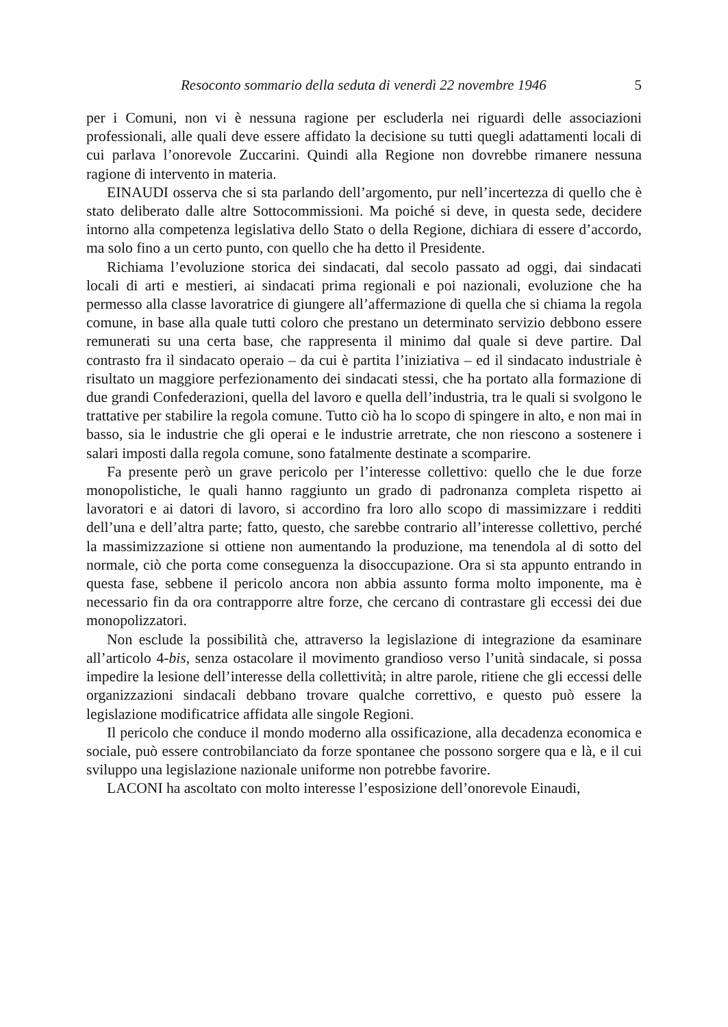Resoconto sommario della seduta di venerdì 22 novembre 1946 5
per i Comuni, non vi è nessuna ragione per escluderla nei riguardi delle associazioni professionali, alle quali deve essere affidato la decisione su tutti quegli adattamenti locali di cui parlava l’onorevole Zuccarini. Quindi alla Regione non dovrebbe rimanere nessuna ragione di intervento in materia.
EINAUDI osserva che si sta parlando dell’argomento, pur nell’incertezza di quello che è stato deliberato dalle altre Sottocommissioni. Ma poiché si deve, in questa sede, decidere intorno alla competenza legislativa dello Stato o della Regione, dichiara di essere d’accordo, ma solo fino a un certo punto, con quello che ha detto il Presidente.
Richiama l’evoluzione storica dei sindacati, dal secolo passato ad oggi, dai sindacati locali di arti e mestieri, ai sindacati prima regionali e poi nazionali, evoluzione che ha permesso alla classe lavoratrice di giungere all’affermazione di quella che si chiama la regola comune, in base alla quale tutti coloro che prestano un determinato servizio debbono essere remunerati su una certa base, che rappresenta il minimo dal quale si deve partire. Dal contrasto fra il sindacato operaio – da cui è partita l’iniziativa – ed il sindacato industriale è risultato un maggiore perfezionamento dei sindacati stessi, che ha portato alla formazione di due grandi Confederazioni, quella del lavoro e quella dell’industria, tra le quali si svolgono le trattative per stabilire la regola comune. Tutto ciò ha lo scopo di spingere in alto, e non mai in basso, sia le industrie che gli operai e le industrie arretrate, che non riescono a sostenere i salari imposti dalla regola comune, sono fatalmente destinate a scomparire.
Fa presente però un grave pericolo per l’interesse collettivo: quello che le due forze monopolistiche, le quali hanno raggiunto un grado di padronanza completa rispetto ai lavoratori e ai datori di lavoro, si accordino fra loro allo scopo di massimizzare i redditi dell’una e dell’altra parte; fatto, questo, che sarebbe contrario all’interesse collettivo, perché la massimizzazione si ottiene non aumentando la produzione, ma tenendola al di sotto del normale, ciò che porta come conseguenza la disoccupazione. Ora si sta appunto entrando in questa fase, sebbene il pericolo ancora non abbia assunto forma molto imponente, ma è necessario fin da ora contrapporre altre forze, che cercano di contrastare gli eccessi dei due monopolizzatori.
Non esclude la possibilità che, attraverso la legislazione di integrazione da esaminare all’articolo 4-bis, senza ostacolare il movimento grandioso verso l’unità sindacale, si possa impedire la lesione dell’interesse della collettività; in altre parole, ritiene che gli eccessi delle organizzazioni sindacali debbano trovare qualche correttivo, e questo può essere la legislazione modificatrice affidata alle singole Regioni.
Il pericolo che conduce il mondo moderno alla ossificazione, alla decadenza economica e sociale, può essere controbilanciato da forze spontanee che possono sorgere qua e là, e il cui sviluppo una legislazione nazionale uniforme non potrebbe favorire.
LACONI ha ascoltato con molto interesse l’esposizione dell’onorevole Einaudi,